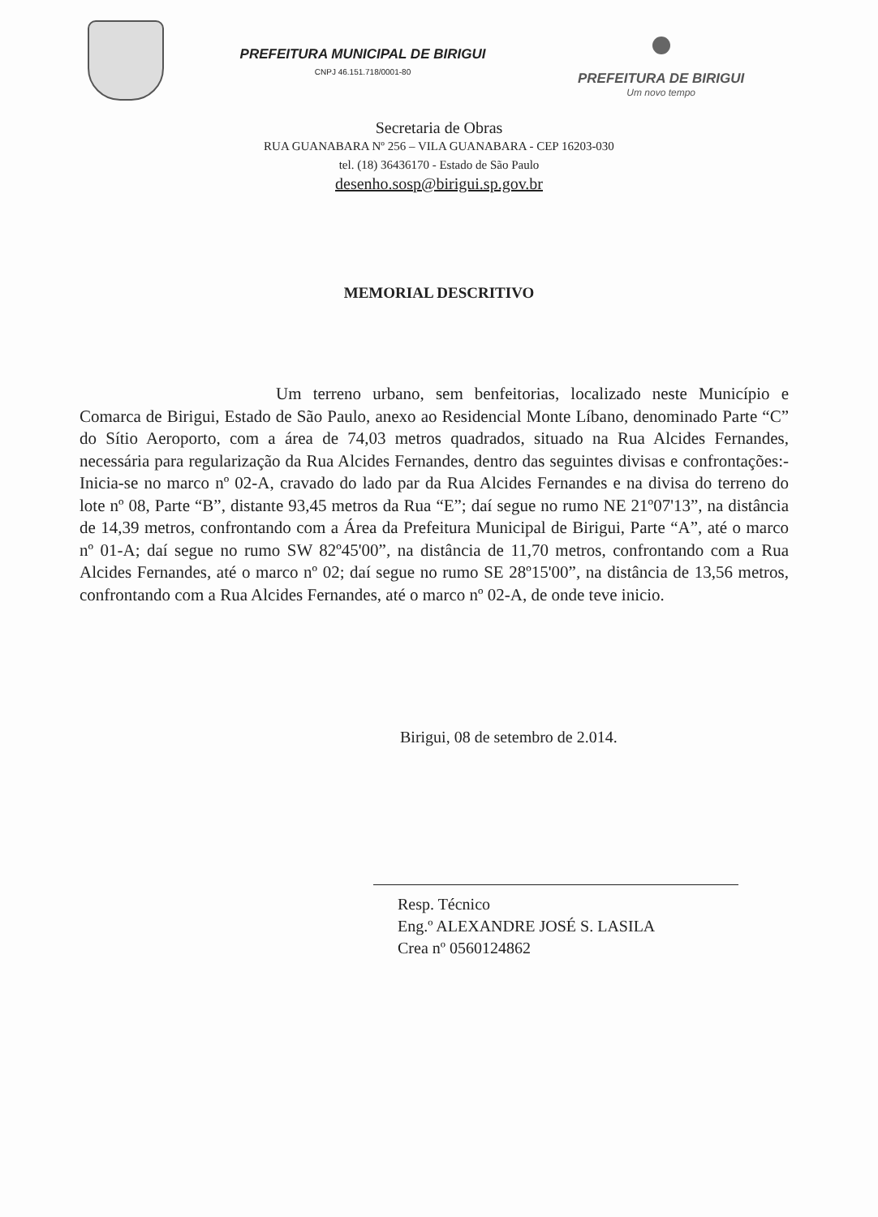PREFEITURA MUNICIPAL DE BIRIGUI
CNPJ 46.151.718/0001-80
PREFEITURA DE BIRIGUI
Um novo tempo
Secretaria de Obras
RUA GUANABARA Nº 256 – VILA GUANABARA - CEP 16203-030
tel. (18) 36436170 - Estado de São Paulo
desenho.sosp@birigui.sp.gov.br
MEMORIAL DESCRITIVO
Um terreno urbano, sem benfeitorias, localizado neste Município e Comarca de Birigui, Estado de São Paulo, anexo ao Residencial Monte Líbano, denominado Parte “C” do Sítio Aeroporto, com a área de 74,03 metros quadrados, situado na Rua Alcides Fernandes, necessária para regularização da Rua Alcides Fernandes, dentro das seguintes divisas e confrontações:- Inicia-se no marco nº 02-A, cravado do lado par da Rua Alcides Fernandes e na divisa do terreno do lote nº 08, Parte “B”, distante 93,45 metros da Rua “E”; daí segue no rumo NE 21º07'13”, na distância de 14,39 metros, confrontando com a Área da Prefeitura Municipal de Birigui, Parte “A”, até o marco nº 01-A; daí segue no rumo SW 82º45'00”, na distância de 11,70 metros, confrontando com a Rua Alcides Fernandes, até o marco nº 02; daí segue no rumo SE 28º15'00”, na distância de 13,56 metros, confrontando com a Rua Alcides Fernandes, até o marco nº 02-A, de onde teve inicio.
Birigui, 08 de setembro de 2.014.
Resp. Técnico
Eng.º ALEXANDRE JOSÉ S. LASILA
Crea nº 0560124862